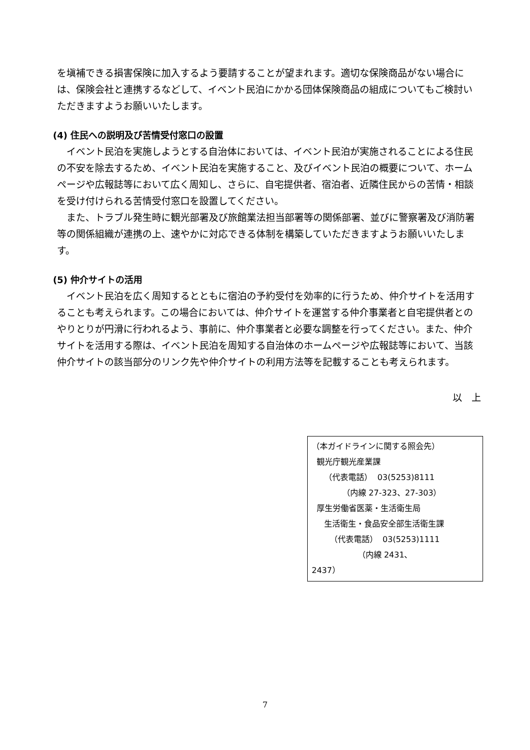を塡補できる損害保険に加入するよう要請することが望まれます。適切な保険商品がない場合には、保険会社と連携するなどして、イベント民泊にかかる団体保険商品の組成についてもご検討いただきますようお願いいたします。
(4) 住民への説明及び苦情受付窓口の設置
イベント民泊を実施しようとする自治体においては、イベント民泊が実施されることによる住民の不安を除去するため、イベント民泊を実施すること、及びイベント民泊の概要について、ホームページや広報誌等において広く周知し、さらに、自宅提供者、宿泊者、近隣住民からの苦情・相談を受け付けられる苦情受付窓口を設置してください。
また、トラブル発生時に観光部署及び旅館業法担当部署等の関係部署、並びに警察署及び消防署等の関係組織が連携の上、速やかに対応できる体制を構築していただきますようお願いいたします。
(5) 仲介サイトの活用
イベント民泊を広く周知するとともに宿泊の予約受付を効率的に行うため、仲介サイトを活用することも考えられます。この場合においては、仲介サイトを運営する仲介事業者と自宅提供者とのやりとりが円滑に行われるよう、事前に、仲介事業者と必要な調整を行ってください。また、仲介サイトを活用する際は、イベント民泊を周知する自治体のホームページや広報誌等において、当該仲介サイトの該当部分のリンク先や仲介サイトの利用方法等を記載することも考えられます。
以　上
（本ガイドラインに関する照会先）
観光庁観光産業課
（代表電話） 03(5253)8111
（内線 27-323、27-303）
厚生労働省医薬・生活衛生局
生活衛生・食品安全部生活衛生課
（代表電話） 03(5253)1111
（内線 2431、
2437）
7